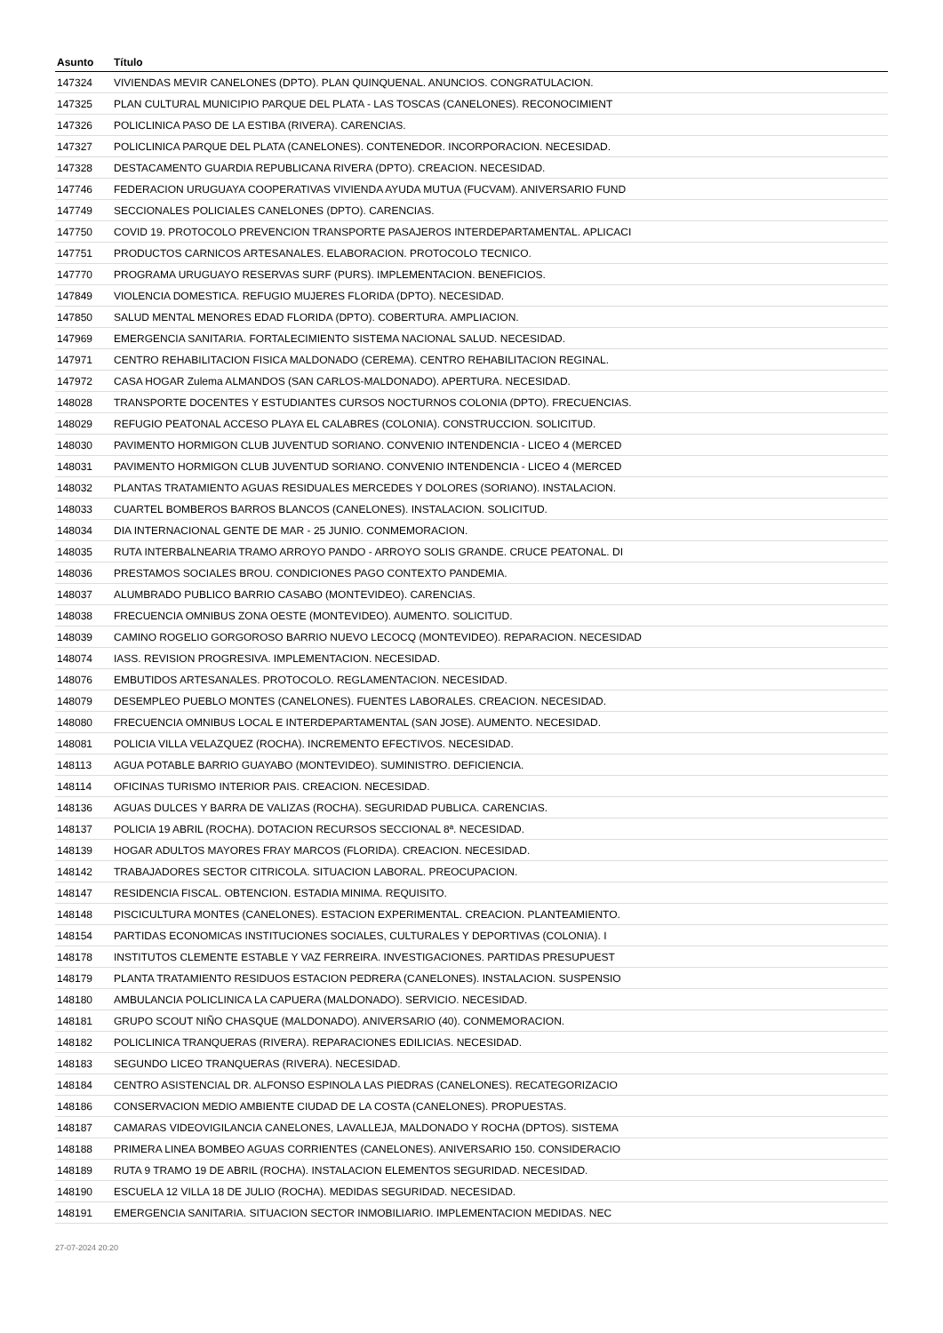| Asunto | Título |
| --- | --- |
| 147324 | VIVIENDAS MEVIR CANELONES (DPTO). PLAN QUINQUENAL. ANUNCIOS. CONGRATULACION. |
| 147325 | PLAN CULTURAL MUNICIPIO PARQUE DEL PLATA - LAS TOSCAS (CANELONES). RECONOCIMIENT |
| 147326 | POLICLINICA PASO DE LA ESTIBA (RIVERA). CARENCIAS. |
| 147327 | POLICLINICA PARQUE DEL PLATA (CANELONES). CONTENEDOR. INCORPORACION. NECESIDAD. |
| 147328 | DESTACAMENTO GUARDIA REPUBLICANA RIVERA (DPTO). CREACION. NECESIDAD. |
| 147746 | FEDERACION URUGUAYA COOPERATIVAS VIVIENDA AYUDA MUTUA (FUCVAM). ANIVERSARIO FUND |
| 147749 | SECCIONALES POLICIALES CANELONES (DPTO). CARENCIAS. |
| 147750 | COVID 19. PROTOCOLO PREVENCION TRANSPORTE PASAJEROS INTERDEPARTAMENTAL. APLICACI |
| 147751 | PRODUCTOS CARNICOS ARTESANALES. ELABORACION. PROTOCOLO TECNICO. |
| 147770 | PROGRAMA URUGUAYO RESERVAS SURF (PURS). IMPLEMENTACION. BENEFICIOS. |
| 147849 | VIOLENCIA DOMESTICA. REFUGIO MUJERES FLORIDA (DPTO). NECESIDAD. |
| 147850 | SALUD MENTAL MENORES EDAD FLORIDA (DPTO). COBERTURA. AMPLIACION. |
| 147969 | EMERGENCIA SANITARIA. FORTALECIMIENTO SISTEMA NACIONAL SALUD. NECESIDAD. |
| 147971 | CENTRO REHABILITACION FISICA MALDONADO (CEREMA). CENTRO REHABILITACION REGINAL. |
| 147972 | CASA HOGAR Zulema ALMANDOS (SAN CARLOS-MALDONADO). APERTURA. NECESIDAD. |
| 148028 | TRANSPORTE DOCENTES Y ESTUDIANTES CURSOS NOCTURNOS COLONIA (DPTO). FRECUENCIAS. |
| 148029 | REFUGIO PEATONAL ACCESO PLAYA EL CALABRES (COLONIA). CONSTRUCCION. SOLICITUD. |
| 148030 | PAVIMENTO HORMIGON CLUB JUVENTUD SORIANO. CONVENIO INTENDENCIA - LICEO 4 (MERCED |
| 148031 | PAVIMENTO HORMIGON CLUB JUVENTUD SORIANO. CONVENIO INTENDENCIA - LICEO 4 (MERCED |
| 148032 | PLANTAS TRATAMIENTO AGUAS RESIDUALES MERCEDES Y DOLORES (SORIANO). INSTALACION. |
| 148033 | CUARTEL BOMBEROS BARROS BLANCOS (CANELONES). INSTALACION. SOLICITUD. |
| 148034 | DIA INTERNACIONAL GENTE DE MAR - 25 JUNIO. CONMEMORACION. |
| 148035 | RUTA INTERBALNEARIA TRAMO ARROYO PANDO - ARROYO SOLIS GRANDE. CRUCE PEATONAL. DI |
| 148036 | PRESTAMOS SOCIALES BROU. CONDICIONES PAGO CONTEXTO PANDEMIA. |
| 148037 | ALUMBRADO PUBLICO BARRIO CASABO (MONTEVIDEO). CARENCIAS. |
| 148038 | FRECUENCIA OMNIBUS ZONA OESTE (MONTEVIDEO). AUMENTO. SOLICITUD. |
| 148039 | CAMINO ROGELIO GORGOROSO BARRIO NUEVO LECOCQ (MONTEVIDEO). REPARACION. NECESIDAD |
| 148074 | IASS. REVISION PROGRESIVA. IMPLEMENTACION. NECESIDAD. |
| 148076 | EMBUTIDOS ARTESANALES. PROTOCOLO. REGLAMENTACION. NECESIDAD. |
| 148079 | DESEMPLEO PUEBLO MONTES (CANELONES). FUENTES LABORALES. CREACION. NECESIDAD. |
| 148080 | FRECUENCIA OMNIBUS LOCAL E INTERDEPARTAMENTAL (SAN JOSE). AUMENTO. NECESIDAD. |
| 148081 | POLICIA VILLA VELAZQUEZ (ROCHA). INCREMENTO EFECTIVOS. NECESIDAD. |
| 148113 | AGUA POTABLE BARRIO GUAYABO (MONTEVIDEO). SUMINISTRO. DEFICIENCIA. |
| 148114 | OFICINAS TURISMO INTERIOR PAIS. CREACION. NECESIDAD. |
| 148136 | AGUAS DULCES Y BARRA DE VALIZAS (ROCHA). SEGURIDAD PUBLICA. CARENCIAS. |
| 148137 | POLICIA 19 ABRIL (ROCHA). DOTACION RECURSOS SECCIONAL 8ª. NECESIDAD. |
| 148139 | HOGAR ADULTOS MAYORES FRAY MARCOS (FLORIDA). CREACION. NECESIDAD. |
| 148142 | TRABAJADORES SECTOR CITRICOLA. SITUACION LABORAL. PREOCUPACION. |
| 148147 | RESIDENCIA FISCAL. OBTENCION. ESTADIA MINIMA. REQUISITO. |
| 148148 | PISCICULTURA MONTES (CANELONES). ESTACION EXPERIMENTAL. CREACION. PLANTEAMIENTO. |
| 148154 | PARTIDAS ECONOMICAS INSTITUCIONES SOCIALES, CULTURALES Y DEPORTIVAS (COLONIA). I |
| 148178 | INSTITUTOS CLEMENTE ESTABLE Y VAZ FERREIRA. INVESTIGACIONES. PARTIDAS PRESUPUEST |
| 148179 | PLANTA TRATAMIENTO RESIDUOS ESTACION PEDRERA (CANELONES). INSTALACION. SUSPENSIO |
| 148180 | AMBULANCIA POLICLINICA LA CAPUERA (MALDONADO). SERVICIO. NECESIDAD. |
| 148181 | GRUPO SCOUT NIÑO CHASQUE (MALDONADO). ANIVERSARIO (40). CONMEMORACION. |
| 148182 | POLICLINICA TRANQUERAS (RIVERA). REPARACIONES EDILICIAS. NECESIDAD. |
| 148183 | SEGUNDO LICEO TRANQUERAS (RIVERA). NECESIDAD. |
| 148184 | CENTRO ASISTENCIAL DR. ALFONSO ESPINOLA LAS PIEDRAS (CANELONES). RECATEGORIZACIO |
| 148186 | CONSERVACION MEDIO AMBIENTE CIUDAD DE LA COSTA (CANELONES). PROPUESTAS. |
| 148187 | CAMARAS VIDEOVIGILANCIA CANELONES, LAVALLEJA, MALDONADO Y ROCHA (DPTOS). SISTEMA |
| 148188 | PRIMERA LINEA BOMBEO AGUAS CORRIENTES (CANELONES). ANIVERSARIO 150. CONSIDERACIO |
| 148189 | RUTA 9 TRAMO 19 DE ABRIL (ROCHA). INSTALACION ELEMENTOS SEGURIDAD. NECESIDAD. |
| 148190 | ESCUELA 12 VILLA 18 DE JULIO (ROCHA). MEDIDAS SEGURIDAD. NECESIDAD. |
| 148191 | EMERGENCIA SANITARIA. SITUACION SECTOR INMOBILIARIO. IMPLEMENTACION MEDIDAS. NEC |
27-07-2024 20:20